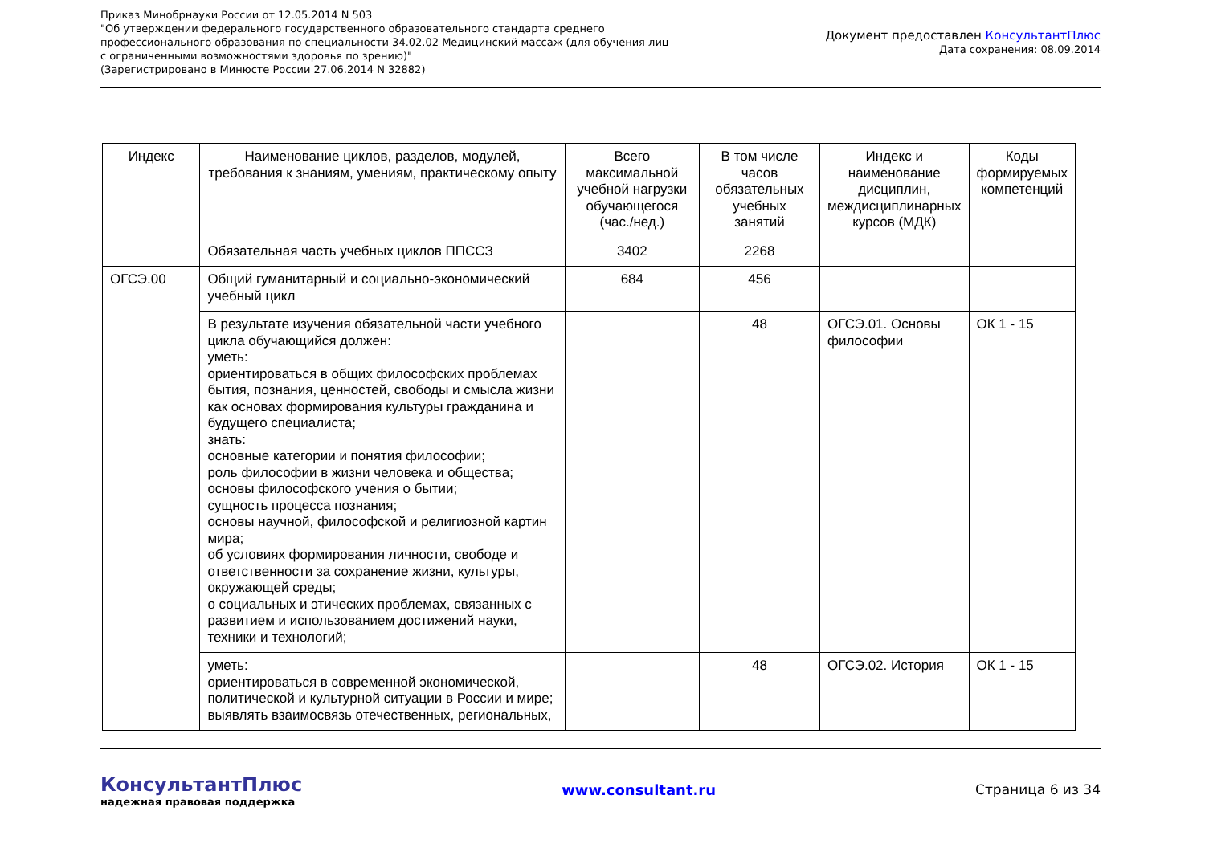Приказ Минобрнауки России от 12.05.2014 N 503
"Об утверждении федерального государственного образовательного стандарта среднего
профессионального образования по специальности 34.02.02 Медицинский массаж (для обучения лиц
с ограниченными возможностями здоровья по зрению)"
(Зарегистрировано в Минюсте России 27.06.2014 N 32882)
Документ предоставлен КонсультантПлюс
Дата сохранения: 08.09.2014
| Индекс | Наименование циклов, разделов, модулей, требования к знаниям, умениям, практическому опыту | Всего максимальной учебной нагрузки обучающегося (час./нед.) | В том числе часов обязательных учебных занятий | Индекс и наименование дисциплин, междисциплинарных курсов (МДК) | Коды формируемых компетенций |
| | Обязательная часть учебных циклов ППССЗ | 3402 | 2268 | | |
| ОГСЭ.00 | Общий гуманитарный и социально-экономический учебный цикл | 684 | 456 | | |
| | В результате изучения обязательной части учебного цикла обучающийся должен: уметь: ориентироваться в общих философских проблемах бытия, познания, ценностей, свободы и смысла жизни как основах формирования культуры гражданина и будущего специалиста; знать: основные категории и понятия философии; роль философии в жизни человека и общества; основы философского учения о бытии; сущность процесса познания; основы научной, философской и религиозной картин мира; об условиях формирования личности, свободе и ответственности за сохранение жизни, культуры, окружающей среды; о социальных и этических проблемах, связанных с развитием и использованием достижений науки, техники и технологий; | | 48 | ОГСЭ.01. Основы философии | ОК 1 - 15 |
| | уметь: ориентироваться в современной экономической, политической и культурной ситуации в России и мире; выявлять взаимосвязь отечественных, региональных, | | 48 | ОГСЭ.02. История | ОК 1 - 15 |
КонсультантПлюс
надежная правовая поддержка
www.consultant.ru Страница 6 из 34